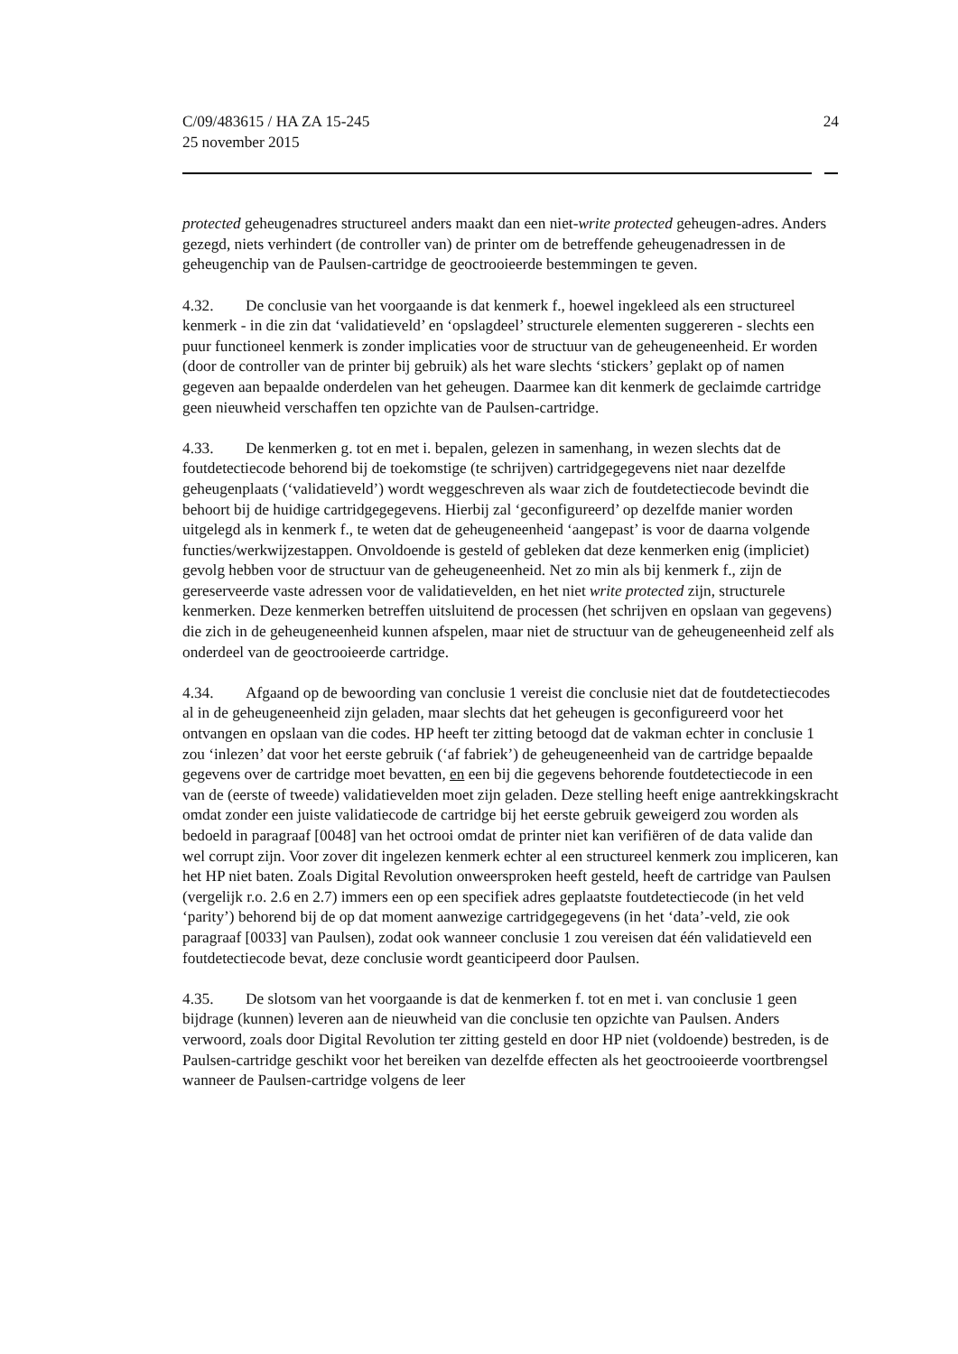C/09/483615 / HA ZA 15-245
25 november 2015
24
protected geheugenadres structureel anders maakt dan een niet-write protected geheugen-adres. Anders gezegd, niets verhindert (de controller van) de printer om de betreffende geheugenadressen in de geheugenchip van de Paulsen-cartridge de geoctrooieerde bestemmingen te geven.
4.32. De conclusie van het voorgaande is dat kenmerk f., hoewel ingekleed als een structureel kenmerk - in die zin dat ‘validatieveld’ en ‘opslagdeel’ structurele elementen suggereren - slechts een puur functioneel kenmerk is zonder implicaties voor de structuur van de geheugeneenheid. Er worden (door de controller van de printer bij gebruik) als het ware slechts ‘stickers’ geplakt op of namen gegeven aan bepaalde onderdelen van het geheugen. Daarmee kan dit kenmerk de geclaimde cartridge geen nieuwheid verschaffen ten opzichte van de Paulsen-cartridge.
4.33. De kenmerken g. tot en met i. bepalen, gelezen in samenhang, in wezen slechts dat de foutdetectiecode behorend bij de toekomstige (te schrijven) cartridgegegevens niet naar dezelfde geheugenplaats (‘validatieveld’) wordt weggeschreven als waar zich de foutdetectiecode bevindt die behoort bij de huidige cartridgegegevens. Hierbij zal ‘geconfigureerd’ op dezelfde manier worden uitgelegd als in kenmerk f., te weten dat de geheugeneenheid ‘aangepast’ is voor de daarna volgende functies/werkwijzestappen. Onvoldoende is gesteld of gebleken dat deze kenmerken enig (impliciet) gevolg hebben voor de structuur van de geheugeneenheid. Net zo min als bij kenmerk f., zijn de gereserveerde vaste adressen voor de validatievelden, en het niet write protected zijn, structurele kenmerken. Deze kenmerken betreffen uitsluitend de processen (het schrijven en opslaan van gegevens) die zich in de geheugeneenheid kunnen afspelen, maar niet de structuur van de geheugeneenheid zelf als onderdeel van de geoctrooieerde cartridge.
4.34. Afgaand op de bewoording van conclusie 1 vereist die conclusie niet dat de foutdetectiecodes al in de geheugeneenheid zijn geladen, maar slechts dat het geheugen is geconfigureerd voor het ontvangen en opslaan van die codes. HP heeft ter zitting betoogd dat de vakman echter in conclusie 1 zou ‘inlezen’ dat voor het eerste gebruik (‘af fabriek’) de geheugeneenheid van de cartridge bepaalde gegevens over de cartridge moet bevatten, en een bij die gegevens behorende foutdetectiecode in een van de (eerste of tweede) validatievelden moet zijn geladen. Deze stelling heeft enige aantrekkingskracht omdat zonder een juiste validatiecode de cartridge bij het eerste gebruik geweigerd zou worden als bedoeld in paragraaf [0048] van het octrooi omdat de printer niet kan verifiëren of de data valide dan wel corrupt zijn. Voor zover dit ingelezen kenmerk echter al een structureel kenmerk zou impliceren, kan het HP niet baten. Zoals Digital Revolution onweersproken heeft gesteld, heeft de cartridge van Paulsen (vergelijk r.o. 2.6 en 2.7) immers een op een specifiek adres geplaatste foutdetectiecode (in het veld ‘parity’) behorend bij de op dat moment aanwezige cartridgegegevens (in het ‘data’-veld, zie ook paragraaf [0033] van Paulsen), zodat ook wanneer conclusie 1 zou vereisen dat één validatieveld een foutdetectiecode bevat, deze conclusie wordt geanticipeerd door Paulsen.
4.35. De slotsom van het voorgaande is dat de kenmerken f. tot en met i. van conclusie 1 geen bijdrage (kunnen) leveren aan de nieuwheid van die conclusie ten opzichte van Paulsen. Anders verwoord, zoals door Digital Revolution ter zitting gesteld en door HP niet (voldoende) bestreden, is de Paulsen-cartridge geschikt voor het bereiken van dezelfde effecten als het geoctrooieerde voortbrengsel wanneer de Paulsen-cartridge volgens de leer